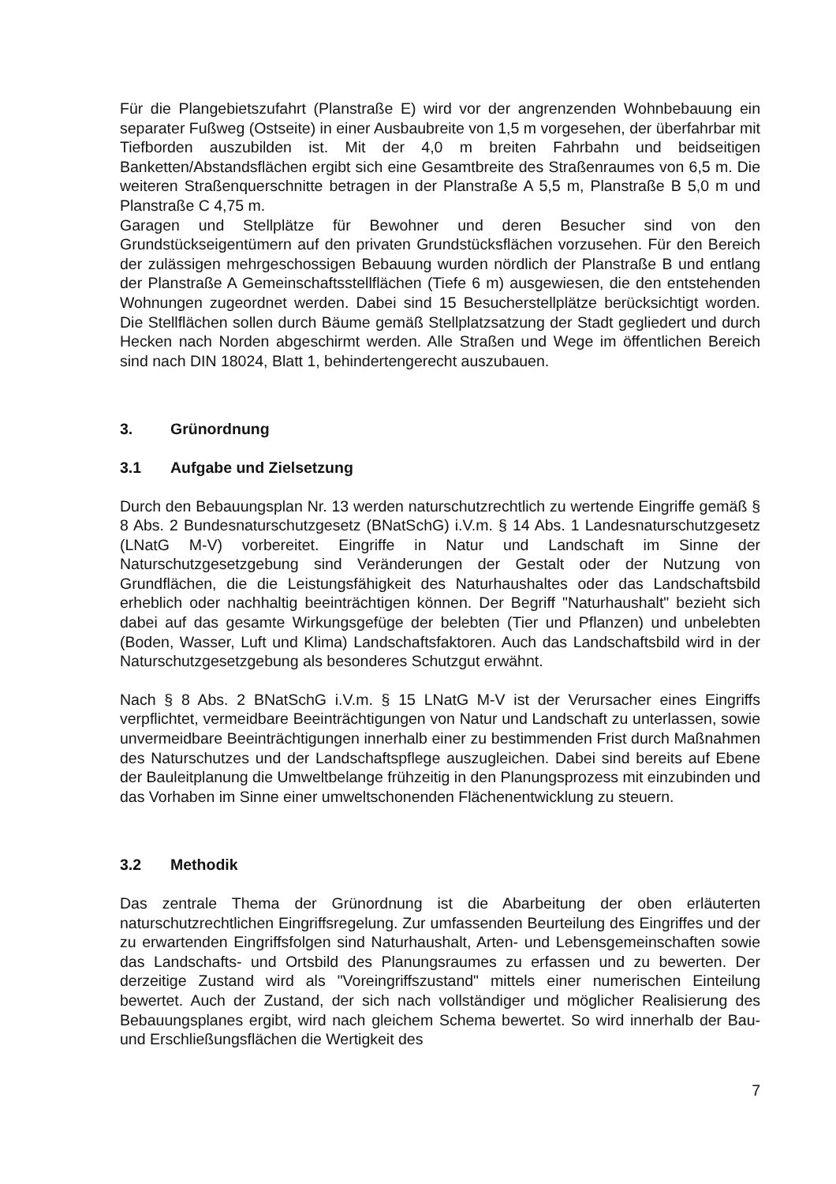Für die Plangebietszufahrt (Planstraße E) wird vor der angrenzenden Wohnbebauung ein separater Fußweg (Ostseite) in einer Ausbaubreite von 1,5 m vorgesehen, der überfahrbar mit Tiefborden auszubilden ist. Mit der 4,0 m breiten Fahrbahn und beidseitigen Banketten/Abstandsflächen ergibt sich eine Gesamtbreite des Straßenraumes von 6,5 m. Die weiteren Straßenquerschnitte betragen in der Planstraße A 5,5 m, Planstraße B 5,0 m und Planstraße C 4,75 m.
Garagen und Stellplätze für Bewohner und deren Besucher sind von den Grundstückseigentümern auf den privaten Grundstücksflächen vorzusehen. Für den Bereich der zulässigen mehrgeschossigen Bebauung wurden nördlich der Planstraße B und entlang der Planstraße A Gemeinschaftsstellflächen (Tiefe 6 m) ausgewiesen, die den entstehenden Wohnungen zugeordnet werden. Dabei sind 15 Besucherstellplätze berücksichtigt worden. Die Stellflächen sollen durch Bäume gemäß Stellplatzsatzung der Stadt gegliedert und durch Hecken nach Norden abgeschirmt werden. Alle Straßen und Wege im öffentlichen Bereich sind nach DIN 18024, Blatt 1, behindertengerecht auszubauen.
3. Grünordnung
3.1 Aufgabe und Zielsetzung
Durch den Bebauungsplan Nr. 13 werden naturschutzrechtlich zu wertende Eingriffe gemäß § 8 Abs. 2 Bundesnaturschutzgesetz (BNatSchG) i.V.m. § 14 Abs. 1 Landesnaturschutzgesetz (LNatG M-V) vorbereitet. Eingriffe in Natur und Landschaft im Sinne der Naturschutzgesetzgebung sind Veränderungen der Gestalt oder der Nutzung von Grundflächen, die die Leistungsfähigkeit des Naturhaushaltes oder das Landschaftsbild erheblich oder nachhaltig beeinträchtigen können. Der Begriff "Naturhaushalt" bezieht sich dabei auf das gesamte Wirkungsgefüge der belebten (Tier und Pflanzen) und unbelebten (Boden, Wasser, Luft und Klima) Landschaftsfaktoren. Auch das Landschaftsbild wird in der Naturschutzgesetzgebung als besonderes Schutzgut erwähnt.
Nach § 8 Abs. 2 BNatSchG i.V.m. § 15 LNatG M-V ist der Verursacher eines Eingriffs verpflichtet, vermeidbare Beeinträchtigungen von Natur und Landschaft zu unterlassen, sowie unvermeidbare Beeinträchtigungen innerhalb einer zu bestimmenden Frist durch Maßnahmen des Naturschutzes und der Landschaftspflege auszugleichen. Dabei sind bereits auf Ebene der Bauleitplanung die Umweltbelange frühzeitig in den Planungsprozess mit einzubinden und das Vorhaben im Sinne einer umweltschonenden Flächenentwicklung zu steuern.
3.2 Methodik
Das zentrale Thema der Grünordnung ist die Abarbeitung der oben erläuterten naturschutzrechtlichen Eingriffsregelung. Zur umfassenden Beurteilung des Eingriffes und der zu erwartenden Eingriffsfolgen sind Naturhaushalt, Arten- und Lebensgemeinschaften sowie das Landschafts- und Ortsbild des Planungsraumes zu erfassen und zu bewerten. Der derzeitige Zustand wird als "Voreingriffszustand" mittels einer numerischen Einteilung bewertet. Auch der Zustand, der sich nach vollständiger und möglicher Realisierung des Bebauungsplanes ergibt, wird nach gleichem Schema bewertet. So wird innerhalb der Bau- und Erschließungsflächen die Wertigkeit des
7